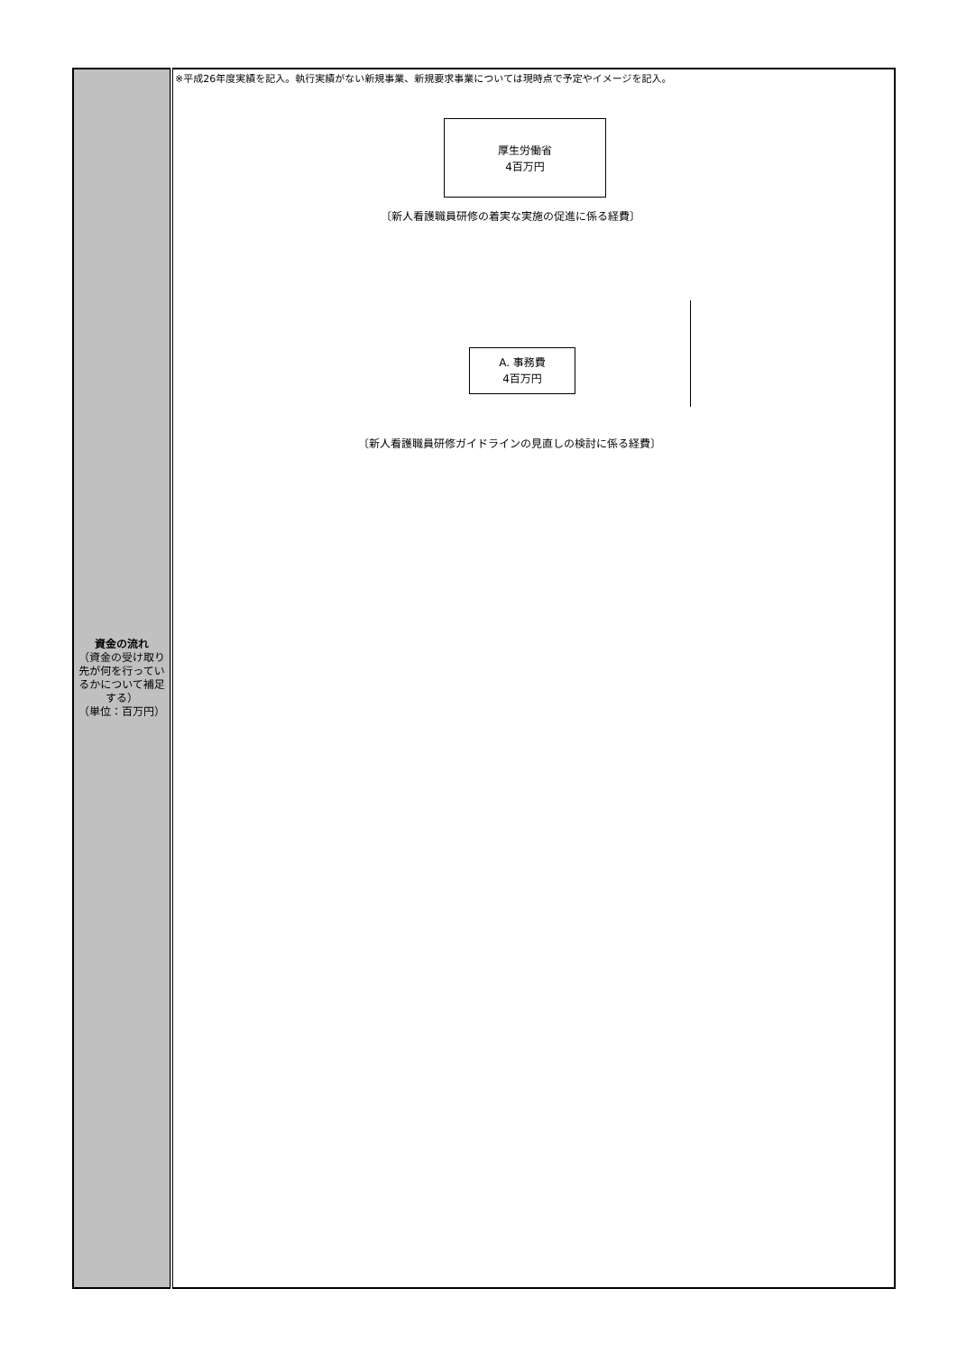| 資金の流れ （資金の受け取り先が何を行っているかについて補足する） （単位：百万円） | ※平成26年度実績を記入。執行実績がない新規事業、新規要求事業については現時点で予定やイメージを記入。 厚生労働省 4百万円 〔新人看護職員研修の着実な実施の促進に係る経費〕 A. 事務費 4百万円 〔新人看護職員研修ガイドラインの見直しの検討に係る経費〕 |